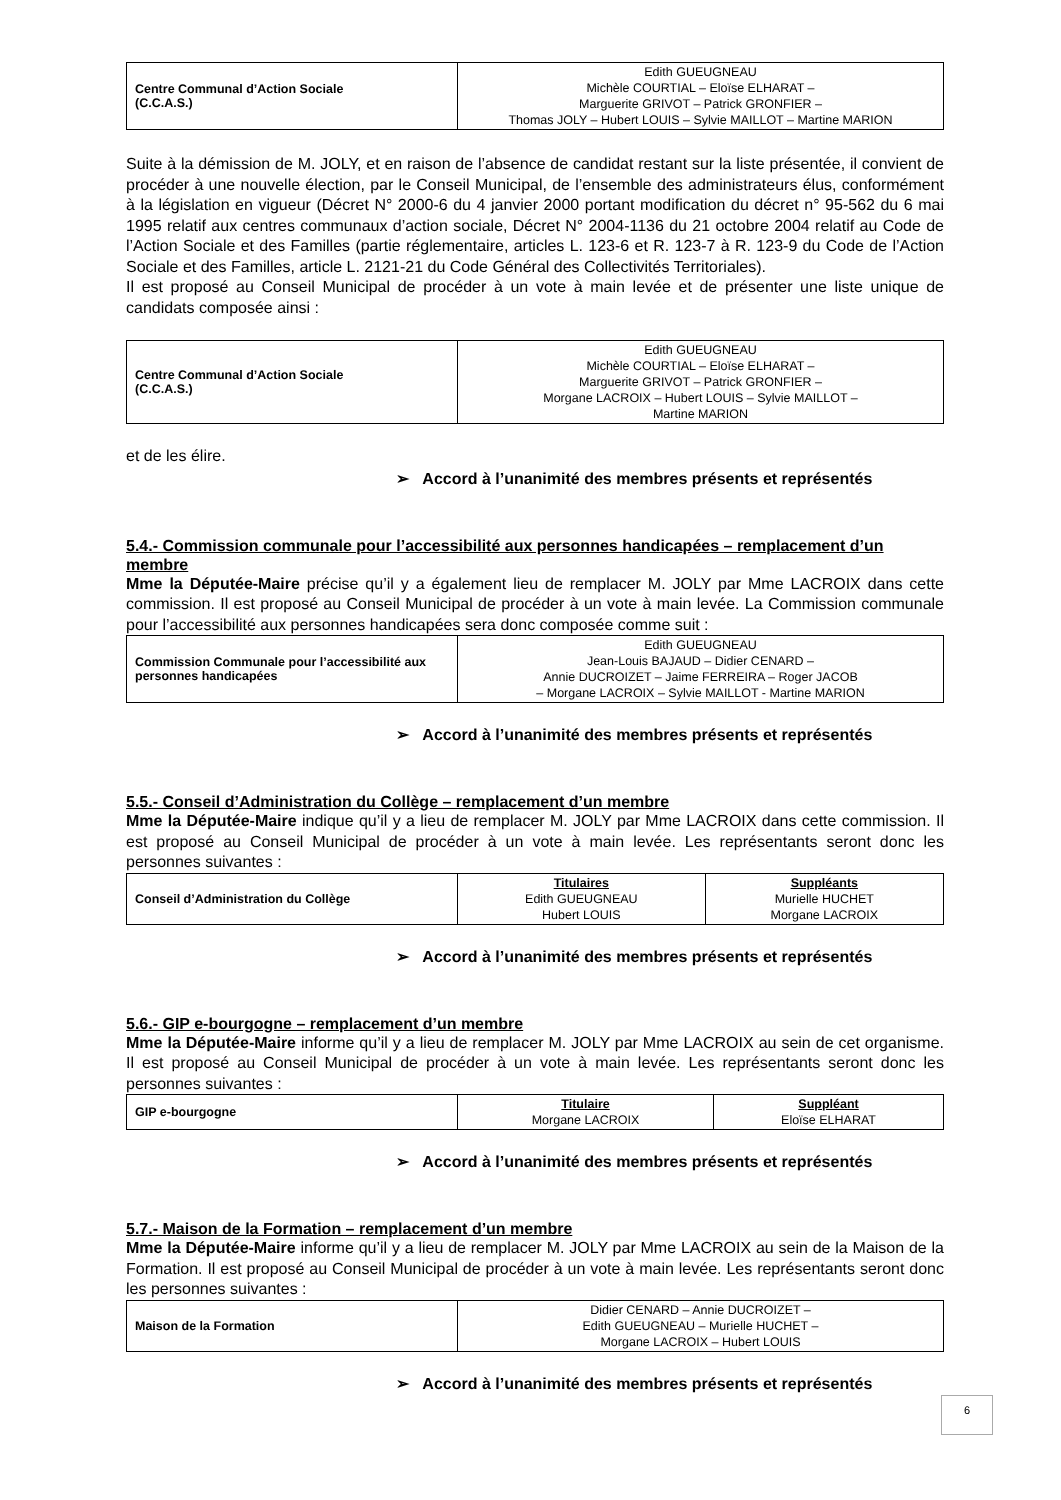| Centre Communal d’Action Sociale (C.C.A.S.) | Edith GUEUGNEAU Michèle COURTIAL – Eloïse ELHARAT – Marguerite GRIVOT – Patrick GRONFIER – Thomas JOLY – Hubert LOUIS – Sylvie MAILLOT – Martine MARION |
Suite à la démission de M. JOLY, et en raison de l’absence de candidat restant sur la liste présentée, il convient de procéder à une nouvelle élection, par le Conseil Municipal, de l’ensemble des administrateurs élus, conformément à la législation en vigueur (Décret N° 2000-6 du 4 janvier 2000 portant modification du décret n° 95-562 du 6 mai 1995 relatif aux centres communaux d’action sociale, Décret N° 2004-1136 du 21 octobre 2004 relatif au Code de l’Action Sociale et des Familles (partie réglementaire, articles L. 123-6 et R. 123-7 à R. 123-9 du Code de l’Action Sociale et des Familles, article L. 2121-21 du Code Général des Collectivités Territoriales).
Il est proposé au Conseil Municipal de procéder à un vote à main levée et de présenter une liste unique de candidats composée ainsi :
| Centre Communal d’Action Sociale (C.C.A.S.) | Edith GUEUGNEAU Michèle COURTIAL – Eloïse ELHARAT – Marguerite GRIVOT – Patrick GRONFIER – Morgane LACROIX – Hubert LOUIS – Sylvie MAILLOT – Martine MARION |
et de les élire.
➢ Accord à l’unanimité des membres présents et représentés
5.4.- Commission communale pour l’accessibilité aux personnes handicapées – remplacement d’un membre
Mme la Députée-Maire précise qu’il y a également lieu de remplacer M. JOLY par Mme LACROIX dans cette commission. Il est proposé au Conseil Municipal de procéder à un vote à main levée. La Commission communale pour l’accessibilité aux personnes handicapées sera donc composée comme suit :
| Commission Communale pour l’accessibilité aux personnes handicapées | Edith GUEUGNEAU Jean-Louis BAJAUD – Didier CENARD – Annie DUCROIZET – Jaime FERREIRA – Roger JACOB – Morgane LACROIX – Sylvie MAILLOT - Martine MARION |
➢ Accord à l’unanimité des membres présents et représentés
5.5.- Conseil d’Administration du Collège – remplacement d’un membre
Mme la Députée-Maire indique qu’il y a lieu de remplacer M. JOLY par Mme LACROIX dans cette commission. Il est proposé au Conseil Municipal de procéder à un vote à main levée. Les représentants seront donc les personnes suivantes :
| Conseil d’Administration du Collège | Titulaires Edith GUEUGNEAU Hubert LOUIS | Suppléants Murielle HUCHET Morgane LACROIX |
➢ Accord à l’unanimité des membres présents et représentés
5.6.- GIP e-bourgogne – remplacement d’un membre
Mme la Députée-Maire informe qu’il y a lieu de remplacer M. JOLY par Mme LACROIX au sein de cet organisme. Il est proposé au Conseil Municipal de procéder à un vote à main levée. Les représentants seront donc les personnes suivantes :
| GIP e-bourgogne | Titulaire Morgane LACROIX | Suppléant Eloïse ELHARAT |
➢ Accord à l’unanimité des membres présents et représentés
5.7.- Maison de la Formation – remplacement d’un membre
Mme la Députée-Maire informe qu’il y a lieu de remplacer M. JOLY par Mme LACROIX au sein de la Maison de la Formation. Il est proposé au Conseil Municipal de procéder à un vote à main levée. Les représentants seront donc les personnes suivantes :
| Maison de la Formation | Didier CENARD – Annie DUCROIZET – Edith GUEUGNEAU – Murielle HUCHET – Morgane LACROIX – Hubert LOUIS |
➢ Accord à l’unanimité des membres présents et représentés
6